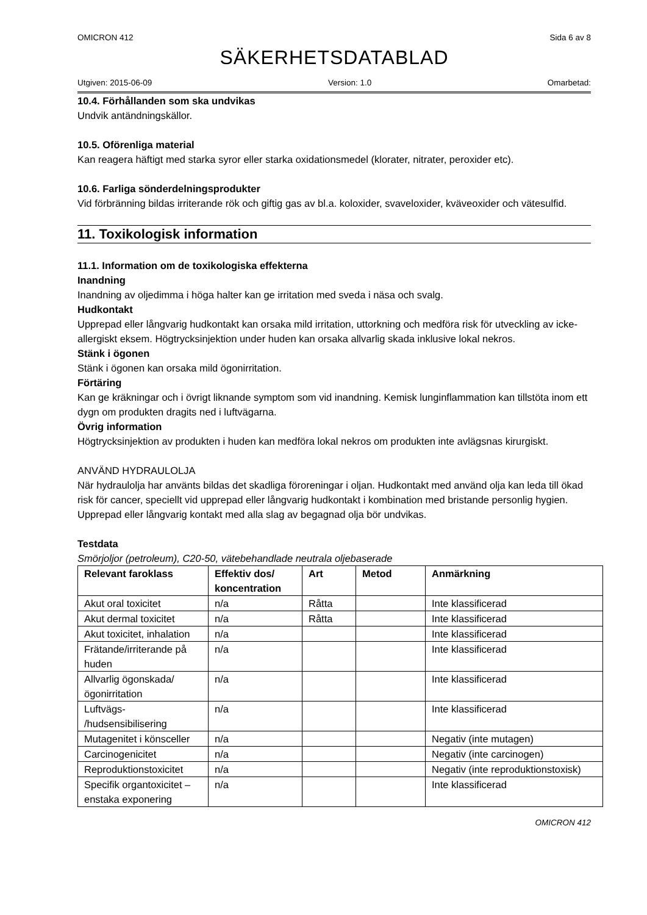OMICRON 412 Sida 6 av 8
SÄKERHETSDATABLAD
Utgiven: 2015-06-09 Version: 1.0 Omarbetad:
10.4. Förhållanden som ska undvikas
Undvik antändningskällor.
10.5. Oförenliga material
Kan reagera häftigt med starka syror eller starka oxidationsmedel (klorater, nitrater, peroxider etc).
10.6. Farliga sönderdelningsprodukter
Vid förbränning bildas irriterande rök och giftig gas av bl.a. koloxider, svaveloxider, kväveoxider och vätesulfid.
11. Toxikologisk information
11.1. Information om de toxikologiska effekterna
Inandning
Inandning av oljedimma i höga halter kan ge irritation med sveda i näsa och svalg.
Hudkontakt
Upprepad eller långvarig hudkontakt kan orsaka mild irritation, uttorkning och medföra risk för utveckling av icke-allergiskt eksem. Högtrycksinjektion under huden kan orsaka allvarlig skada inklusive lokal nekros.
Stänk i ögonen
Stänk i ögonen kan orsaka mild ögonirritation.
Förtäring
Kan ge kräkningar och i övrigt liknande symptom som vid inandning. Kemisk lunginflammation kan tillstöta inom ett dygn om produkten dragits ned i luftvägarna.
Övrig information
Högtrycksinjektion av produkten i huden kan medföra lokal nekros om produkten inte avlägsnas kirurgiskt.
ANVÄND HYDRAULOLJA
När hydraulolja har använts bildas det skadliga föroreningar i oljan. Hudkontakt med använd olja kan leda till ökad risk för cancer, speciellt vid upprepad eller långvarig hudkontakt i kombination med bristande personlig hygien. Upprepad eller långvarig kontakt med alla slag av begagnad olja bör undvikas.
Testdata
Smörjoljor (petroleum), C20-50, vätebehandlade neutrala oljebaserade
| Relevant faroklass | Effektiv dos/ koncentration | Art | Metod | Anmärkning |
| --- | --- | --- | --- | --- |
| Akut oral toxicitet | n/a | Råtta | | Inte klassificerad |
| Akut dermal toxicitet | n/a | Råtta | | Inte klassificerad |
| Akut toxicitet, inhalation | n/a | | | Inte klassificerad |
| Frätande/irriterande på huden | n/a | | | Inte klassificerad |
| Allvarlig ögonskada/ ögonirritation | n/a | | | Inte klassificerad |
| Luftvägs- /hudsensibilisering | n/a | | | Inte klassificerad |
| Mutagenitet i könsceller | n/a | | | Negativ (inte mutagen) |
| Carcinogenicitet | n/a | | | Negativ (inte carcinogen) |
| Reproduktionstoxicitet | n/a | | | Negativ (inte reproduktionstoxisk) |
| Specifik organtoxicitet – enstaka exponering | n/a | | | Inte klassificerad |
OMICRON 412